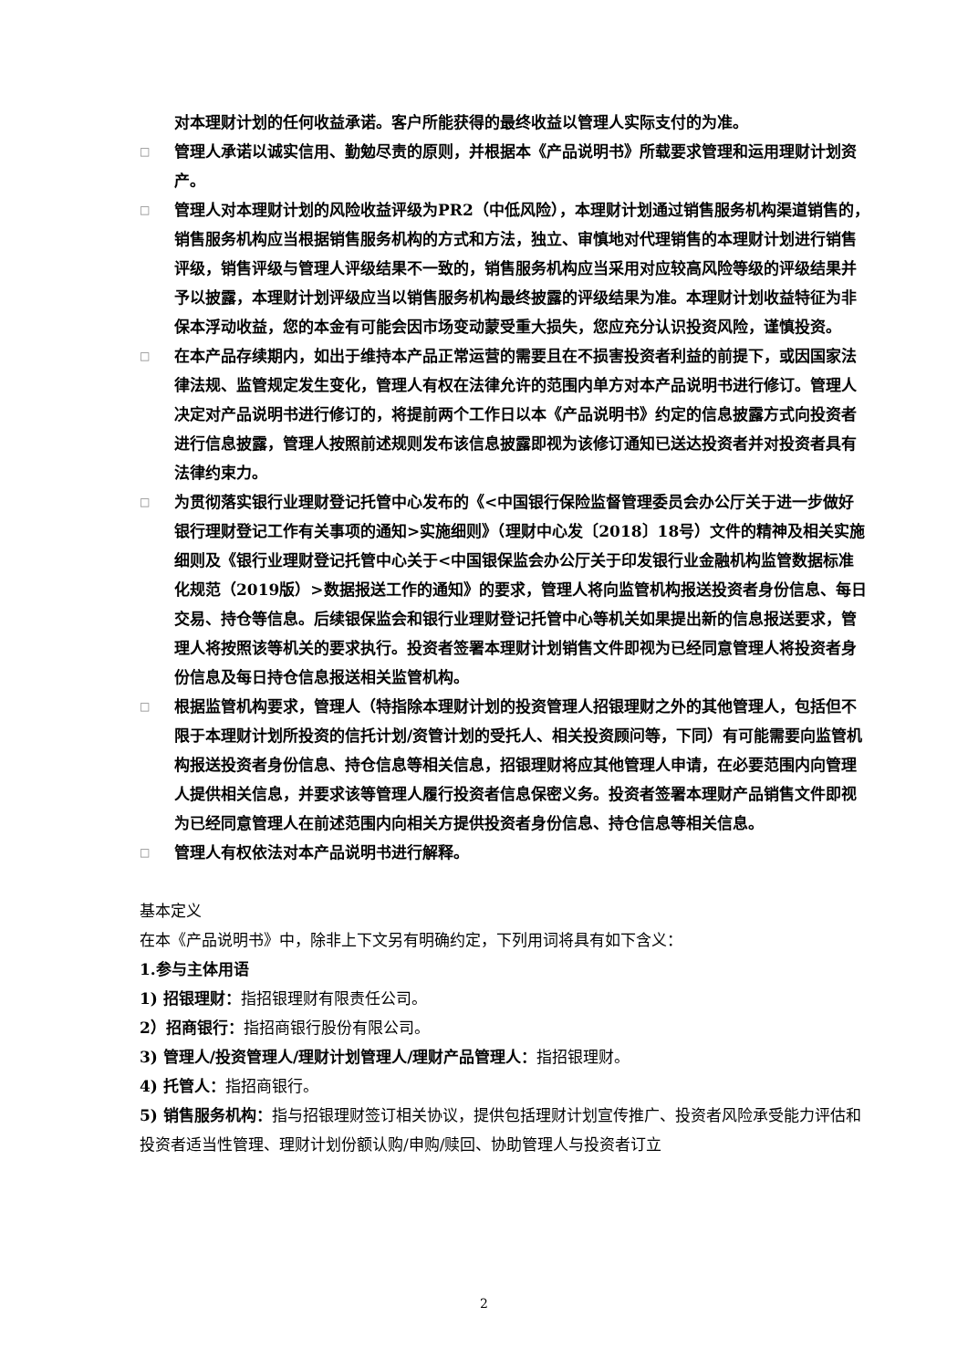对本理财计划的任何收益承诺。客户所能获得的最终收益以管理人实际支付的为准。
□ 管理人承诺以诚实信用、勤勉尽责的原则，并根据本《产品说明书》所载要求管理和运用理财计划资产。
□ 管理人对本理财计划的风险收益评级为PR2（中低风险），本理财计划通过销售服务机构渠道销售的，销售服务机构应当根据销售服务机构的方式和方法，独立、审慎地对代理销售的本理财计划进行销售评级，销售评级与管理人评级结果不一致的，销售服务机构应当采用对应较高风险等级的评级结果并予以披露，本理财计划评级应当以销售服务机构最终披露的评级结果为准。本理财计划收益特征为非保本浮动收益，您的本金有可能会因市场变动蒙受重大损失，您应充分认识投资风险，谨慎投资。
□ 在本产品存续期内，如出于维持本产品正常运营的需要且在不损害投资者利益的前提下，或因国家法律法规、监管规定发生变化，管理人有权在法律允许的范围内单方对本产品说明书进行修订。管理人决定对产品说明书进行修订的，将提前两个工作日以本《产品说明书》约定的信息披露方式向投资者进行信息披露，管理人按照前述规则发布该信息披露即视为该修订通知已送达投资者并对投资者具有法律约束力。
□ 为贯彻落实银行业理财登记托管中心发布的《<中国银行保险监督管理委员会办公厅关于进一步做好银行理财登记工作有关事项的通知>实施细则》（理财中心发〔2018〕18号）文件的精神及相关实施细则及《银行业理财登记托管中心关于<中国银保监会办公厅关于印发银行业金融机构监管数据标准化规范（2019版）>数据报送工作的通知》的要求，管理人将向监管机构报送投资者身份信息、每日交易、持仓等信息。后续银保监会和银行业理财登记托管中心等机关如果提出新的信息报送要求，管理人将按照该等机关的要求执行。投资者签署本理财计划销售文件即视为已经同意管理人将投资者身份信息及每日持仓信息报送相关监管机构。
□ 根据监管机构要求，管理人（特指除本理财计划的投资管理人招银理财之外的其他管理人，包括但不限于本理财计划所投资的信托计划/资管计划的受托人、相关投资顾问等，下同）有可能需要向监管机构报送投资者身份信息、持仓信息等相关信息，招银理财将应其他管理人申请，在必要范围内向管理人提供相关信息，并要求该等管理人履行投资者信息保密义务。投资者签署本理财产品销售文件即视为已经同意管理人在前述范围内向相关方提供投资者身份信息、持仓信息等相关信息。
□ 管理人有权依法对本产品说明书进行解释。
基本定义
在本《产品说明书》中，除非上下文另有明确约定，下列用词将具有如下含义：
1.参与主体用语
1) 招银理财：指招银理财有限责任公司。
2）招商银行：指招商银行股份有限公司。
3) 管理人/投资管理人/理财计划管理人/理财产品管理人：指招银理财。
4) 托管人：指招商银行。
5) 销售服务机构：指与招银理财签订相关协议，提供包括理财计划宣传推广、投资者风险承受能力评估和投资者适当性管理、理财计划份额认购/申购/赎回、协助管理人与投资者订立
2